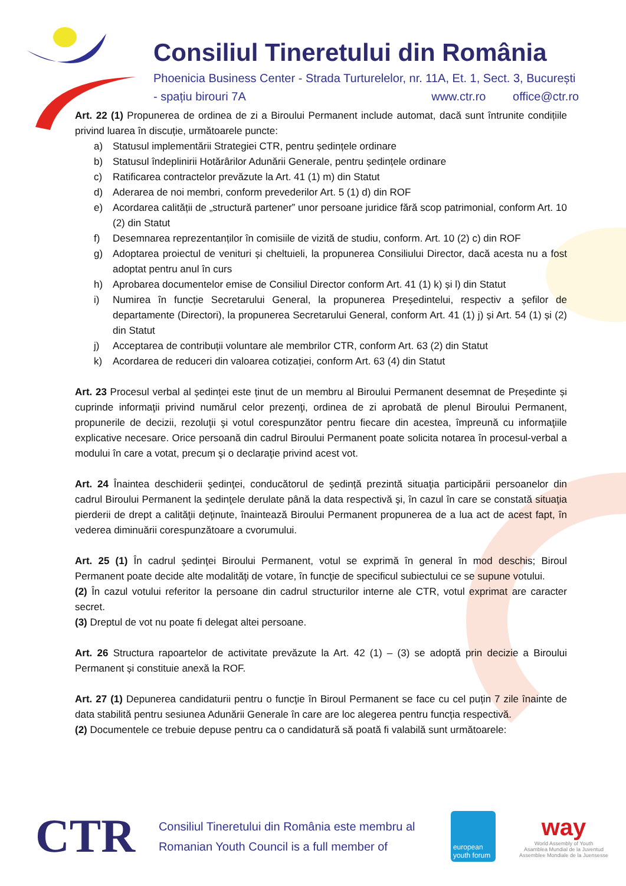Consiliul Tineretului din România
Phoenicia Business Center - Strada Turturelelor, nr. 11A, Et. 1, Sect. 3, București
- spațiu birouri 7A www.ctr.ro office@ctr.ro
Art. 22 (1) Propunerea de ordinea de zi a Biroului Permanent include automat, dacă sunt întrunite condițiile privind luarea în discuție, următoarele puncte:
a) Statusul implementării Strategiei CTR, pentru ședințele ordinare
b) Statusul îndeplinirii Hotărârilor Adunării Generale, pentru ședințele ordinare
c) Ratificarea contractelor prevăzute la Art. 41 (1) m) din Statut
d) Aderarea de noi membri, conform prevederilor Art. 5 (1) d) din ROF
e) Acordarea calității de „structură partener” unor persoane juridice fără scop patrimonial, conform Art. 10 (2) din Statut
f) Desemnarea reprezentanților în comisiile de vizită de studiu, conform. Art. 10 (2) c) din ROF
g) Adoptarea proiectul de venituri și cheltuieli, la propunerea Consiliului Director, dacă acesta nu a fost adoptat pentru anul în curs
h) Aprobarea documentelor emise de Consiliul Director conform Art. 41 (1) k) și l) din Statut
i) Numirea în funcție Secretarului General, la propunerea Președintelui, respectiv a șefilor de departamente (Directori), la propunerea Secretarului General, conform Art. 41 (1) j) și Art. 54 (1) și (2) din Statut
j) Acceptarea de contribuții voluntare ale membrilor CTR, conform Art. 63 (2) din Statut
k) Acordarea de reduceri din valoarea cotizației, conform Art. 63 (4) din Statut
Art. 23 Procesul verbal al ședinței este ținut de un membru al Biroului Permanent desemnat de Președinte și cuprinde informaţii privind numărul celor prezenţi, ordinea de zi aprobată de plenul Biroului Permanent, propunerile de decizii, rezoluţii şi votul corespunzător pentru fiecare din acestea, împreună cu informaţiile explicative necesare. Orice persoană din cadrul Biroului Permanent poate solicita notarea în procesul-verbal a modului în care a votat, precum şi o declaraţie privind acest vot.
Art. 24 Înaintea deschiderii şedinţei, conducătorul de ședință prezintă situaţia participării persoanelor din cadrul Biroului Permanent la şedinţele derulate până la data respectivă şi, în cazul în care se constată situaţia pierderii de drept a calităţii deţinute, înaintează Biroului Permanent propunerea de a lua act de acest fapt, în vederea diminuării corespunzătoare a cvorumului.
Art. 25 (1) În cadrul şedinţei Biroului Permanent, votul se exprimă în general în mod deschis; Biroul Permanent poate decide alte modalităţi de votare, în funcţie de specificul subiectului ce se supune votului.
(2) În cazul votului referitor la persoane din cadrul structurilor interne ale CTR, votul exprimat are caracter secret.
(3) Dreptul de vot nu poate fi delegat altei persoane.
Art. 26 Structura rapoartelor de activitate prevăzute la Art. 42 (1) – (3) se adoptă prin decizie a Biroului Permanent și constituie anexă la ROF.
Art. 27 (1) Depunerea candidaturii pentru o funcţie în Biroul Permanent se face cu cel puțin 7 zile înainte de data stabilită pentru sesiunea Adunării Generale în care are loc alegerea pentru funcția respectivă.
(2) Documentele ce trebuie depuse pentru ca o candidatură să poată fi valabilă sunt următoarele:
CTR
Consiliul Tineretului din România este membru al
Romanian Youth Council is a full member of
european youth forum
way
World Assembly of Youth
Asamblea Mundial de la Juventud
Assemblee Mondiale de la Juensesse